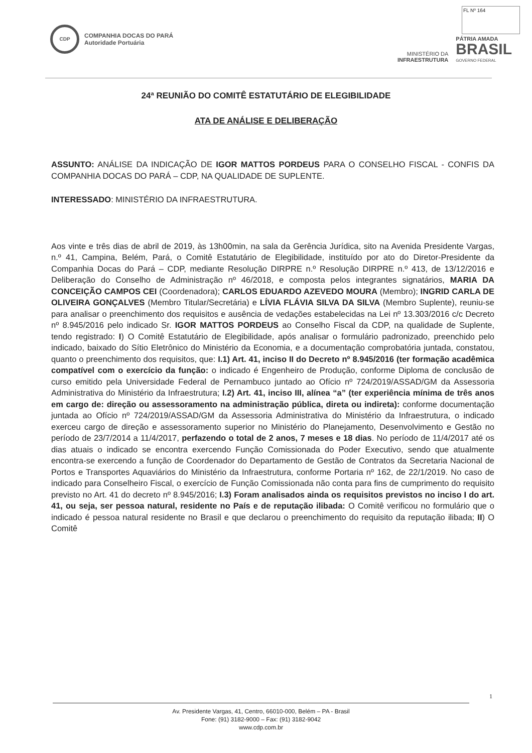FL Nº 164
CDP
COMPANHIA DOCAS DO PARÁ
Autoridade Portuária
MINISTÉRIO DA
INFRAESTRUTURA
PÁTRIA AMADA
BRASIL
GOVERNO FEDERAL
24ª REUNIÃO DO COMITÊ ESTATUTÁRIO DE ELEGIBILIDADE
ATA DE ANÁLISE E DELIBERAÇÃO
ASSUNTO: ANÁLISE DA INDICAÇÃO DE IGOR MATTOS PORDEUS PARA O CONSELHO FISCAL - CONFIS DA COMPANHIA DOCAS DO PARÁ – CDP, NA QUALIDADE DE SUPLENTE.
INTERESSADO: MINISTÉRIO DA INFRAESTRUTURA.
Aos vinte e três dias de abril de 2019, às 13h00min, na sala da Gerência Jurídica, sito na Avenida Presidente Vargas, n.º 41, Campina, Belém, Pará, o Comitê Estatutário de Elegibilidade, instituído por ato do Diretor-Presidente da Companhia Docas do Pará – CDP, mediante Resolução DIRPRE n.º Resolução DIRPRE n.º 413, de 13/12/2016 e Deliberação do Conselho de Administração nº 46/2018, e composta pelos integrantes signatários, MARIA DA CONCEIÇÃO CAMPOS CEI (Coordenadora); CARLOS EDUARDO AZEVEDO MOURA (Membro); INGRID CARLA DE OLIVEIRA GONÇALVES (Membro Titular/Secretária) e LÍVIA FLÁVIA SILVA DA SILVA (Membro Suplente), reuniu-se para analisar o preenchimento dos requisitos e ausência de vedações estabelecidas na Lei nº 13.303/2016 c/c Decreto nº 8.945/2016 pelo indicado Sr. IGOR MATTOS PORDEUS ao Conselho Fiscal da CDP, na qualidade de Suplente, tendo registrado: I) O Comitê Estatutário de Elegibilidade, após analisar o formulário padronizado, preenchido pelo indicado, baixado do Sítio Eletrônico do Ministério da Economia, e a documentação comprobatória juntada, constatou, quanto o preenchimento dos requisitos, que: I.1) Art. 41, inciso II do Decreto nº 8.945/2016 (ter formação acadêmica compatível com o exercício da função: o indicado é Engenheiro de Produção, conforme Diploma de conclusão de curso emitido pela Universidade Federal de Pernambuco juntado ao Ofício nº 724/2019/ASSAD/GM da Assessoria Administrativa do Ministério da Infraestrutura; I.2) Art. 41, inciso III, alínea “a” (ter experiência mínima de três anos em cargo de: direção ou assessoramento na administração pública, direta ou indireta): conforme documentação juntada ao Ofício nº 724/2019/ASSAD/GM da Assessoria Administrativa do Ministério da Infraestrutura, o indicado exerceu cargo de direção e assessoramento superior no Ministério do Planejamento, Desenvolvimento e Gestão no período de 23/7/2014 a 11/4/2017, perfazendo o total de 2 anos, 7 meses e 18 dias. No período de 11/4/2017 até os dias atuais o indicado se encontra exercendo Função Comissionada do Poder Executivo, sendo que atualmente encontra-se exercendo a função de Coordenador do Departamento de Gestão de Contratos da Secretaria Nacional de Portos e Transportes Aquaviários do Ministério da Infraestrutura, conforme Portaria nº 162, de 22/1/2019. No caso de indicado para Conselheiro Fiscal, o exercício de Função Comissionada não conta para fins de cumprimento do requisito previsto no Art. 41 do decreto nº 8.945/2016; I.3) Foram analisados ainda os requisitos previstos no inciso I do art. 41, ou seja, ser pessoa natural, residente no País e de reputação ilibada: O Comitê verificou no formulário que o indicado é pessoa natural residente no Brasil e que declarou o preenchimento do requisito da reputação ilibada; II) O Comitê
1
Av. Presidente Vargas, 41, Centro, 66010-000, Belém – PA - Brasil
Fone: (91) 3182-9000 – Fax: (91) 3182-9042
www.cdp.com.br